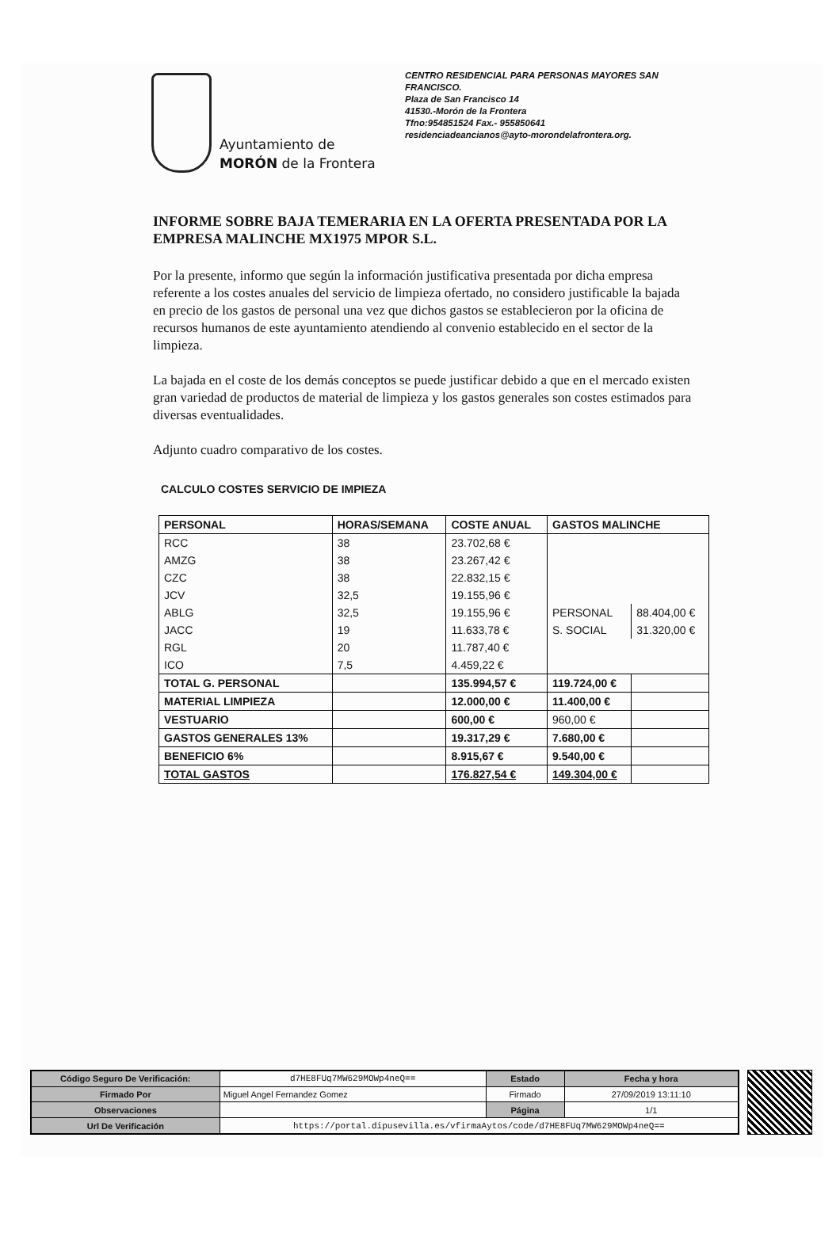Ayuntamiento de
MORÓN de la Frontera
CENTRO RESIDENCIAL PARA PERSONAS MAYORES SAN FRANCISCO.
Plaza de San Francisco 14
41530.-Morón de la Frontera
Tfno:954851524 Fax.- 955850641
residenciadeancianos@ayto-morondelafrontera.org.
INFORME SOBRE BAJA TEMERARIA EN LA OFERTA PRESENTADA POR LA EMPRESA MALINCHE MX1975 MPOR S.L.
Por la presente, informo que según la información justificativa presentada por dicha empresa referente a los costes anuales del servicio de limpieza ofertado, no considero justificable la bajada en precio de los gastos de personal una vez que dichos gastos se establecieron por la oficina de recursos humanos de este ayuntamiento atendiendo al convenio establecido en el sector de la limpieza.
La bajada en el coste de los demás conceptos se puede justificar debido a que en el mercado existen gran variedad de productos de material de limpieza y los gastos generales son costes estimados para diversas eventualidades.
Adjunto cuadro comparativo de los costes.
CALCULO COSTES SERVICIO DE IMPIEZA
| PERSONAL | HORAS/SEMANA | COSTE ANUAL | GASTOS MALINCHE | |
| --- | --- | --- | --- | --- |
| RCC | 38 | 23.702,68 € | | |
| AMZG | 38 | 23.267,42 € | | |
| CZC | 38 | 22.832,15 € | | |
| JCV | 32,5 | 19.155,96 € | | |
| ABLG | 32,5 | 19.155,96 € | PERSONAL | 88.404,00 € |
| JACC | 19 | 11.633,78 € | S. SOCIAL | 31.320,00 € |
| RGL | 20 | 11.787,40 € | | |
| ICO | 7,5 | 4.459,22 € | | |
| TOTAL G. PERSONAL | | 135.994,57 € | 119.724,00 € | |
| MATERIAL LIMPIEZA | | 12.000,00 € | 11.400,00 € | |
| VESTUARIO | | 600,00 € | 960,00 € | |
| GASTOS GENERALES 13% | | 19.317,29 € | 7.680,00 € | |
| BENEFICIO 6% | | 8.915,67 € | 9.540,00 € | |
| TOTAL GASTOS | | 176.827,54 € | 149.304,00 € | |
| Código Seguro De Verificación: | d7HE8FUq7MW629MOWp4neQ== | Estado | Fecha y hora |
| Firmado Por | Miguel Angel Fernandez Gomez | Firmado | 27/09/2019 13:11:10 |
| Observaciones | | Página | 1/1 |
| Url De Verificación | https://portal.dipusevilla.es/vfirmaAytos/code/d7HE8FUq7MW629MOWp4neQ== | | |